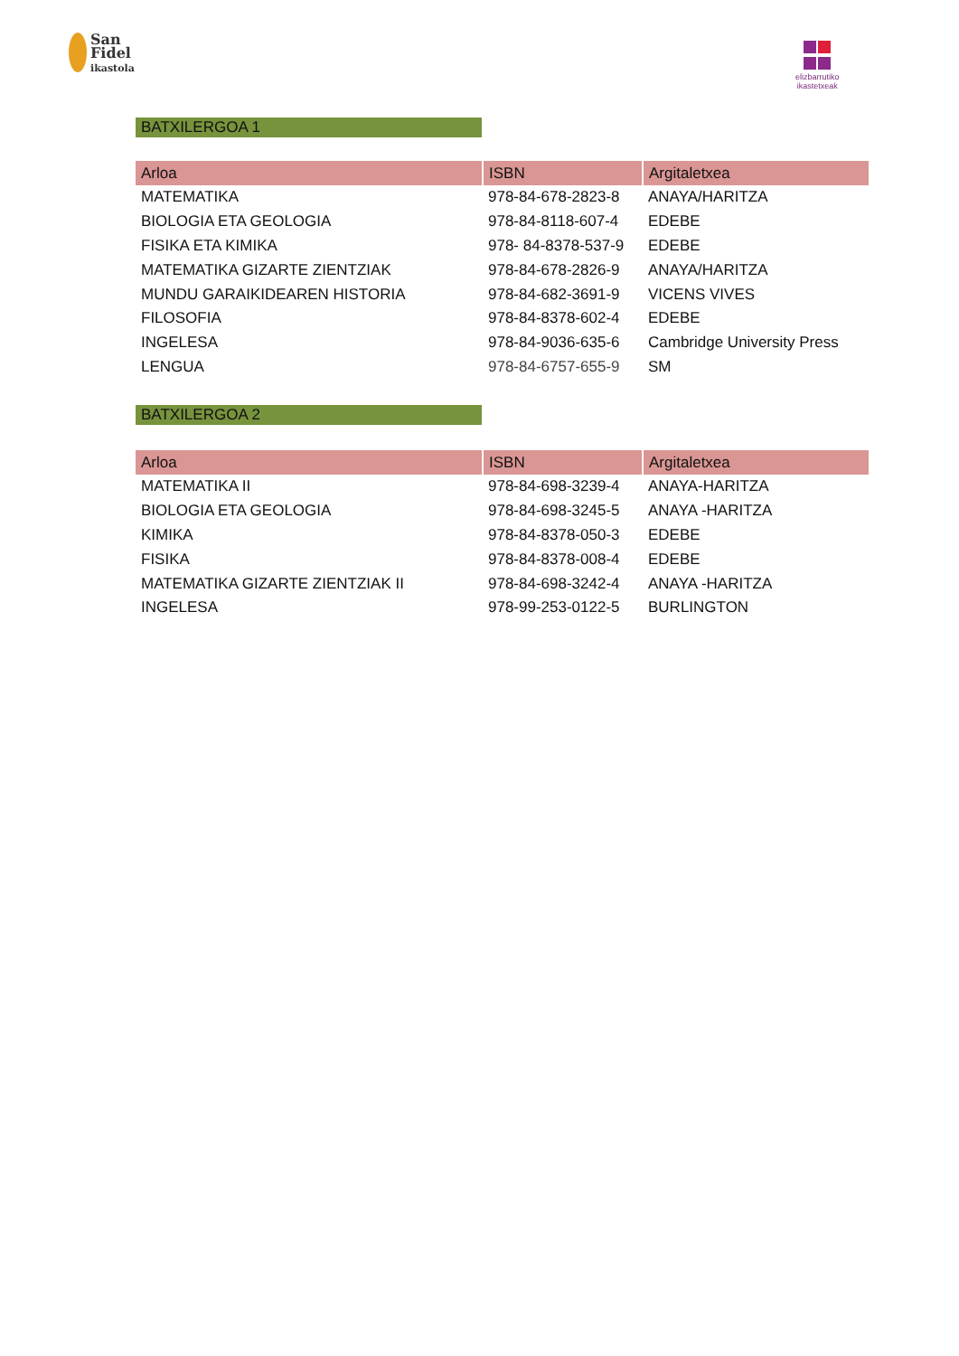San
Fidel
ikastola
elizbarrutiko
ikastetxeak
BATXILERGOA 1
| Arloa | ISBN | Argitaletxea |
| --- | --- | --- |
| MATEMATIKA | 978-84-678-2823-8 | ANAYA/HARITZA |
| BIOLOGIA ETA GEOLOGIA | 978-84-8118-607-4 | EDEBE |
| FISIKA ETA KIMIKA | 978- 84-8378-537-9 | EDEBE |
| MATEMATIKA GIZARTE ZIENTZIAK | 978-84-678-2826-9 | ANAYA/HARITZA |
| MUNDU GARAIKIDEAREN HISTORIA | 978-84-682-3691-9 | VICENS VIVES |
| FILOSOFIA | 978-84-8378-602-4 | EDEBE |
| INGELESA | 978-84-9036-635-6 | Cambridge University Press |
| LENGUA | 978-84-6757-655-9 | SM |
BATXILERGOA 2
| Arloa | ISBN | Argitaletxea |
| --- | --- | --- |
| MATEMATIKA II | 978-84-698-3239-4 | ANAYA-HARITZA |
| BIOLOGIA ETA GEOLOGIA | 978-84-698-3245-5 | ANAYA -HARITZA |
| KIMIKA | 978-84-8378-050-3 | EDEBE |
| FISIKA | 978-84-8378-008-4 | EDEBE |
| MATEMATIKA GIZARTE ZIENTZIAK II | 978-84-698-3242-4 | ANAYA -HARITZA |
| INGELESA | 978-99-253-0122-5 | BURLINGTON |